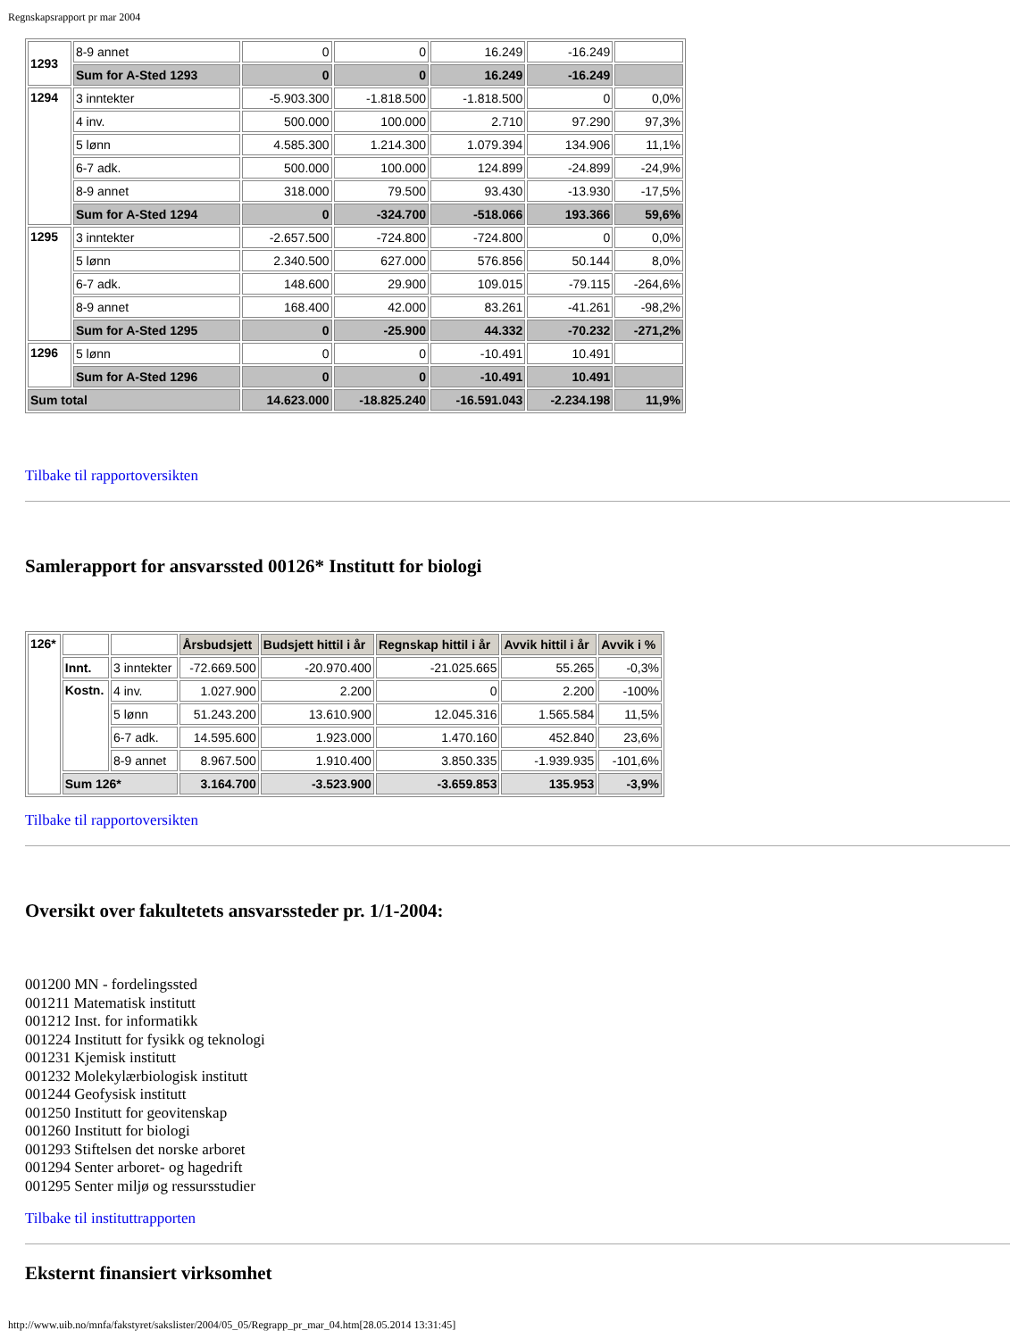Regnskapsrapport pr mar 2004
| 1293 | 8-9 annet | 0 | 0 | 16.249 | -16.249 | |
| | Sum for A-Sted 1293 | 0 | 0 | 16.249 | -16.249 | |
| 1294 | 3 inntekter | -5.903.300 | -1.818.500 | -1.818.500 | 0 | 0,0% |
| | 4 inv. | 500.000 | 100.000 | 2.710 | 97.290 | 97,3% |
| | 5 lønn | 4.585.300 | 1.214.300 | 1.079.394 | 134.906 | 11,1% |
| | 6-7 adk. | 500.000 | 100.000 | 124.899 | -24.899 | -24,9% |
| | 8-9 annet | 318.000 | 79.500 | 93.430 | -13.930 | -17,5% |
| | Sum for A-Sted 1294 | 0 | -324.700 | -518.066 | 193.366 | 59,6% |
| 1295 | 3 inntekter | -2.657.500 | -724.800 | -724.800 | 0 | 0,0% |
| | 5 lønn | 2.340.500 | 627.000 | 576.856 | 50.144 | 8,0% |
| | 6-7 adk. | 148.600 | 29.900 | 109.015 | -79.115 | -264,6% |
| | 8-9 annet | 168.400 | 42.000 | 83.261 | -41.261 | -98,2% |
| | Sum for A-Sted 1295 | 0 | -25.900 | 44.332 | -70.232 | -271,2% |
| 1296 | 5 lønn | 0 | 0 | -10.491 | 10.491 | |
| | Sum for A-Sted 1296 | 0 | 0 | -10.491 | 10.491 | |
| Sum total | | 14.623.000 | -18.825.240 | -16.591.043 | -2.234.198 | 11,9% |
Tilbake til rapportoversikten
Samlerapport for ansvarssted 00126* Institutt for biologi
| 126* | | | Årsbudsjett | Budsjett hittil i år | Regnskap hittil i år | Avvik hittil i år | Avvik i % |
| | Innt. | 3 inntekter | -72.669.500 | -20.970.400 | -21.025.665 | 55.265 | -0,3% |
| | Kostn. | 4 inv. | 1.027.900 | 2.200 | 0 | 2.200 | -100% |
| | | 5 lønn | 51.243.200 | 13.610.900 | 12.045.316 | 1.565.584 | 11,5% |
| | | 6-7 adk. | 14.595.600 | 1.923.000 | 1.470.160 | 452.840 | 23,6% |
| | | 8-9 annet | 8.967.500 | 1.910.400 | 3.850.335 | -1.939.935 | -101,6% |
| | Sum 126* | | 3.164.700 | -3.523.900 | -3.659.853 | 135.953 | -3,9% |
Tilbake til rapportoversikten
Oversikt over fakultetets ansvarssteder pr. 1/1-2004:
001200 MN - fordelingssted
001211 Matematisk institutt
001212 Inst. for informatikk
001224 Institutt for fysikk og teknologi
001231 Kjemisk institutt
001232 Molekylærbiologisk institutt
001244 Geofysisk institutt
001250 Institutt for geovitenskap
001260 Institutt for biologi
001293 Stiftelsen det norske arboret
001294 Senter arboret- og hagedrift
001295 Senter miljø og ressursstudier
Tilbake til instituttrapporten
Eksternt finansiert virksomhet
http://www.uib.no/mnfa/fakstyret/sakslister/2004/05_05/Regrapp_pr_mar_04.htm[28.05.2014 13:31:45]